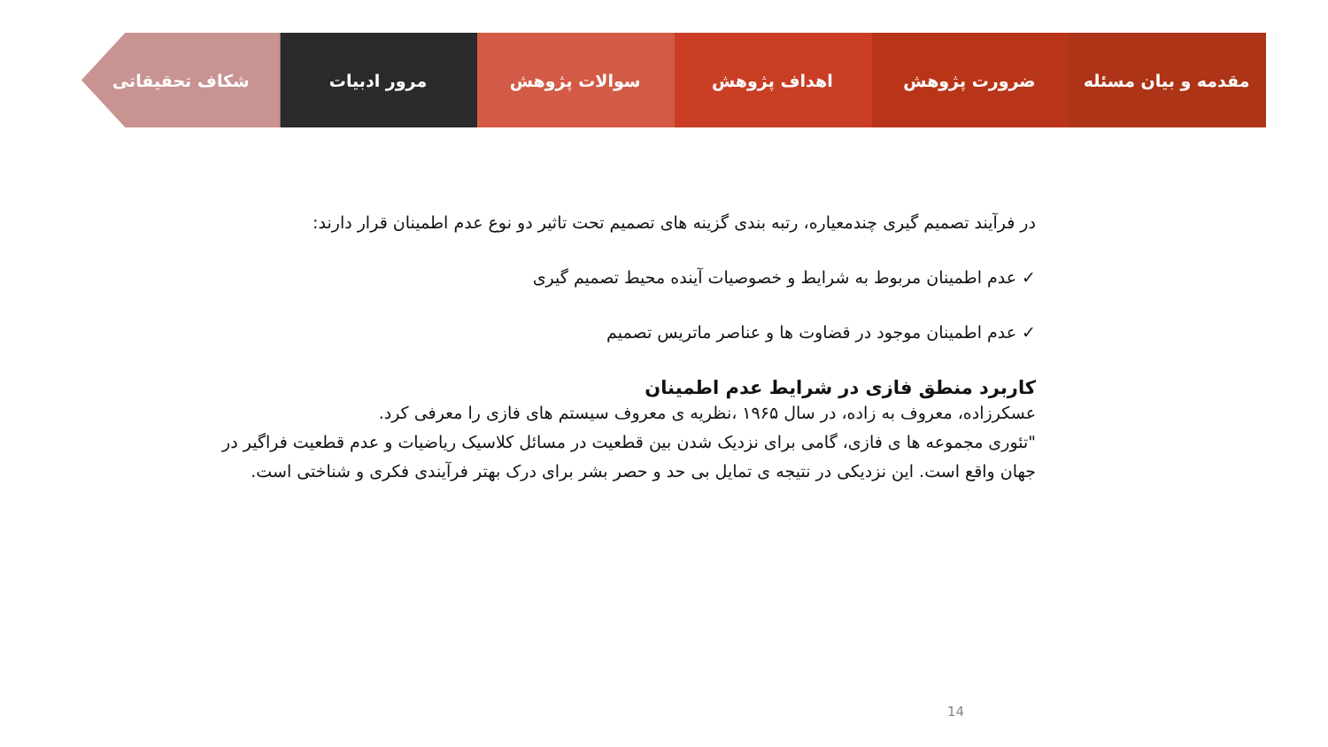مقدمه و بیان مسئله ضرورت پژوهش اهداف پژوهش سوالات پژوهش مرور ادبیات شکاف تحقیقاتی
در فرآیند تصمیم گیری چندمعیاره، رتبه بندی گزینه های تصمیم تحت تاثیر دو نوع عدم اطمینان قرار دارند:
✓ عدم اطمینان مربوط به شرایط و خصوصیات آینده محیط تصمیم گیری
✓ عدم اطمینان موجود در قضاوت ها و عناصر ماتریس تصمیم
کاربرد منطق فازی در شرایط عدم اطمینان
عسکرزاده، معروف به زاده، در سال ۱۹۶۵ ،نظریه ی معروف سیستم های فازی را معرفی کرد.
"تئوری مجموعه ها ی فازی، گامی برای نزدیک شدن بین قطعیت در مسائل کلاسیک ریاضیات و عدم قطعیت فراگیر در جهان واقع است. این نزدیکی در نتیجه ی تمایل بی حد و حصر بشر برای درک بهتر فرآیندی فکری و شناختی است.
14